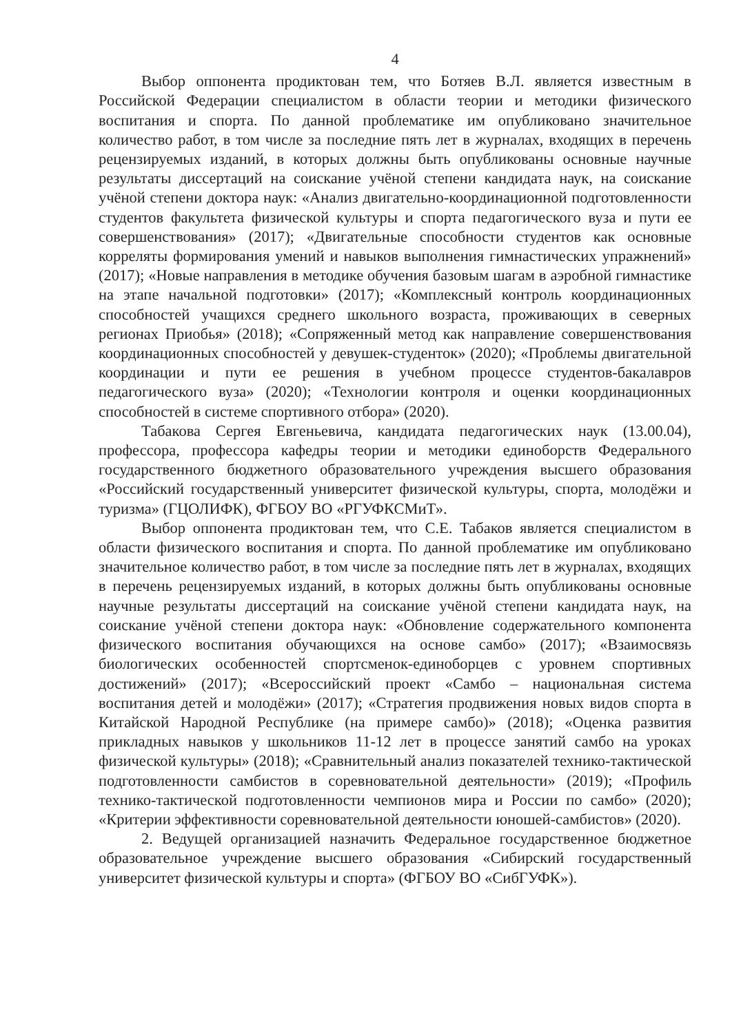4
Выбор оппонента продиктован тем, что Ботяев В.Л. является известным в Российской Федерации специалистом в области теории и методики физического воспитания и спорта. По данной проблематике им опубликовано значительное количество работ, в том числе за последние пять лет в журналах, входящих в перечень рецензируемых изданий, в которых должны быть опубликованы основные научные результаты диссертаций на соискание учёной степени кандидата наук, на соискание учёной степени доктора наук: «Анализ двигательно-координационной подготовленности студентов факультета физической культуры и спорта педагогического вуза и пути ее совершенствования» (2017); «Двигательные способности студентов как основные корреляты формирования умений и навыков выполнения гимнастических упражнений» (2017); «Новые направления в методике обучения базовым шагам в аэробной гимнастике на этапе начальной подготовки» (2017); «Комплексный контроль координационных способностей учащихся среднего школьного возраста, проживающих в северных регионах Приобья» (2018); «Сопряженный метод как направление совершенствования координационных способностей у девушек-студенток» (2020); «Проблемы двигательной координации и пути ее решения в учебном процессе студентов-бакалавров педагогического вуза» (2020); «Технологии контроля и оценки координационных способностей в системе спортивного отбора» (2020).
Табакова Сергея Евгеньевича, кандидата педагогических наук (13.00.04), профессора, профессора кафедры теории и методики единоборств Федерального государственного бюджетного образовательного учреждения высшего образования «Российский государственный университет физической культуры, спорта, молодёжи и туризма» (ГЦОЛИФК), ФГБОУ ВО «РГУФКСМиТ».
Выбор оппонента продиктован тем, что С.Е. Табаков является специалистом в области физического воспитания и спорта. По данной проблематике им опубликовано значительное количество работ, в том числе за последние пять лет в журналах, входящих в перечень рецензируемых изданий, в которых должны быть опубликованы основные научные результаты диссертаций на соискание учёной степени кандидата наук, на соискание учёной степени доктора наук: «Обновление содержательного компонента физического воспитания обучающихся на основе самбо» (2017); «Взаимосвязь биологических особенностей спортсменок-единоборцев с уровнем спортивных достижений» (2017); «Всероссийский проект «Самбо – национальная система воспитания детей и молодёжи» (2017); «Стратегия продвижения новых видов спорта в Китайской Народной Республике (на примере самбо)» (2018); «Оценка развития прикладных навыков у школьников 11-12 лет в процессе занятий самбо на уроках физической культуры» (2018); «Сравнительный анализ показателей технико-тактической подготовленности самбистов в соревновательной деятельности» (2019); «Профиль технико-тактической подготовленности чемпионов мира и России по самбо» (2020); «Критерии эффективности соревновательной деятельности юношей-самбистов» (2020).
2. Ведущей организацией назначить Федеральное государственное бюджетное образовательное учреждение высшего образования «Сибирский государственный университет физической культуры и спорта» (ФГБОУ ВО «СибГУФК»).